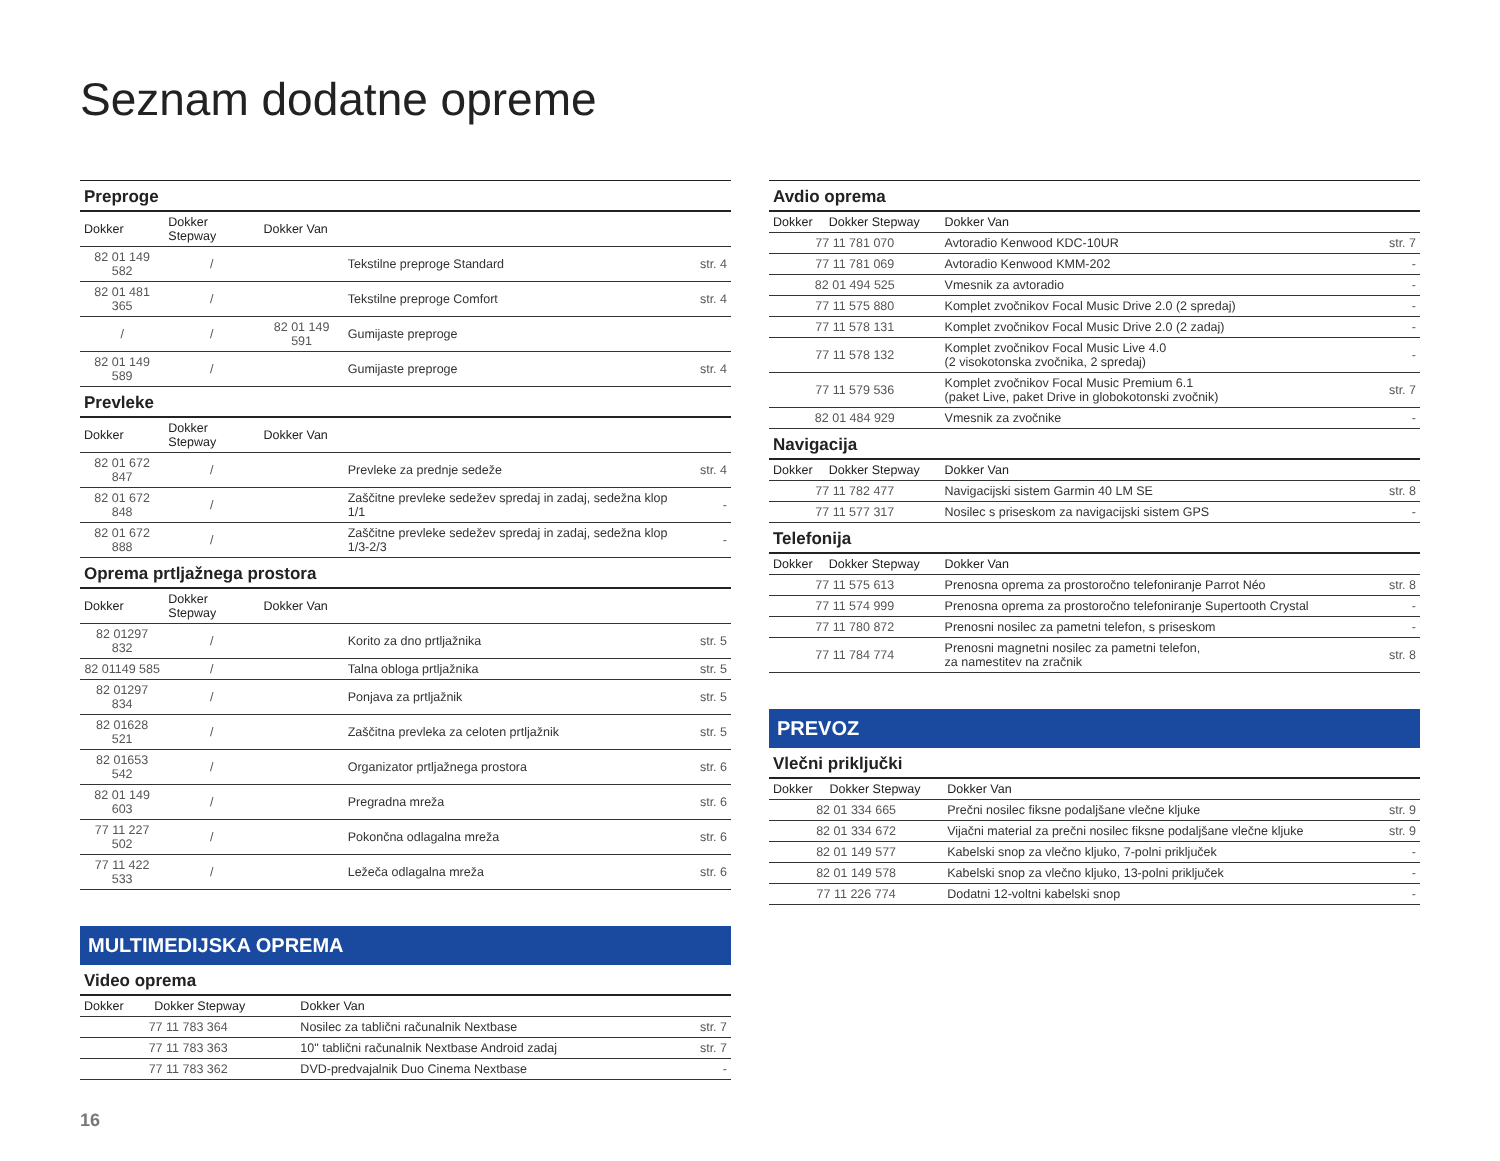Seznam dodatne opreme
| Preproge | | | | |
| Dokker | Dokker Stepway | Dokker Van | | |
| 82 01 149 582 | / | | Tekstilne preproge Standard | str. 4 |
| 82 01 481 365 | / | | Tekstilne preproge Comfort | str. 4 |
| / | / | 82 01 149 591 | Gumijaste preproge | |
| 82 01 149 589 | / | | Gumijaste preproge | str. 4 |
| Prevleke | | | | |
| Dokker | Dokker Stepway | Dokker Van | | |
| 82 01 672 847 | / | | Prevleke za prednje sedeže | str. 4 |
| 82 01 672 848 | / | | Zaščitne prevleke sedežev spredaj in zadaj, sedežna klop 1/1 | - |
| 82 01 672 888 | / | | Zaščitne prevleke sedežev spredaj in zadaj, sedežna klop 1/3-2/3 | - |
| Oprema prtljažnega prostora | | | | |
| Dokker | Dokker Stepway | Dokker Van | | |
| 82 01297 832 | / | | Korito za dno prtljažnika | str. 5 |
| 82 01149 585 | / | | Talna obloga prtljažnika | str. 5 |
| 82 01297 834 | / | | Ponjava za prtljažnik | str. 5 |
| 82 01628 521 | / | | Zaščitna prevleka za celoten prtljažnik | str. 5 |
| 82 01653 542 | / | | Organizator prtljažnega prostora | str. 6 |
| 82 01 149 603 | / | | Pregradna mreža | str. 6 |
| 77 11 227 502 | / | | Pokončna odlagalna mreža | str. 6 |
| 77 11 422 533 | / | | Ležeča odlagalna mreža | str. 6 |
MULTIMEDIJSKA OPREMA
| Video oprema | | | |
| Dokker | Dokker Stepway | Dokker Van | |
| 77 11 783 364 | | Nosilec za tablični računalnik Nextbase | str. 7 |
| 77 11 783 363 | | 10" tablični računalnik Nextbase Android zadaj | str. 7 |
| 77 11 783 362 | | DVD-predvajalnik Duo Cinema Nextbase | - |
| Avdio oprema | | | |
| Dokker | Dokker Stepway | Dokker Van | |
| 77 11 781 070 | | Avtoradio Kenwood KDC-10UR | str. 7 |
| 77 11 781 069 | | Avtoradio Kenwood KMM-202 | - |
| 82 01 494 525 | | Vmesnik za avtoradio | - |
| 77 11 575 880 | | Komplet zvočnikov Focal Music Drive 2.0 (2 spredaj) | - |
| 77 11 578 131 | | Komplet zvočnikov Focal Music Drive 2.0 (2 zadaj) | - |
| 77 11 578 132 | | Komplet zvočnikov Focal Music Live 4.0 (2 visokotonska zvočnika, 2 spredaj) | - |
| 77 11 579 536 | | Komplet zvočnikov Focal Music Premium 6.1 (paket Live, paket Drive in globokotonski zvočnik) | str. 7 |
| 82 01 484 929 | | Vmesnik za zvočnike | - |
| Navigacija | | | |
| Dokker | Dokker Stepway | Dokker Van | |
| 77 11 782 477 | | Navigacijski sistem Garmin 40 LM SE | str. 8 |
| 77 11 577 317 | | Nosilec s priseskom za navigacijski sistem GPS | - |
| Telefonija | | | |
| Dokker | Dokker Stepway | Dokker Van | |
| 77 11 575 613 | | Prenosna oprema za prostoročno telefoniranje Parrot Néo | str. 8 |
| 77 11 574 999 | | Prenosna oprema za prostoročno telefoniranje Supertooth Crystal | - |
| 77 11 780 872 | | Prenosni nosilec za pametni telefon, s priseskom | - |
| 77 11 784 774 | | Prenosni magnetni nosilec za pametni telefon, za namestitev na zračnik | str. 8 |
PREVOZ
| Vlečni priključki | | | |
| Dokker | Dokker Stepway | Dokker Van | |
| 82 01 334 665 | | Prečni nosilec fiksne podaljšane vlečne kljuke | str. 9 |
| 82 01 334 672 | | Vijačni material za prečni nosilec fiksne podaljšane vlečne kljuke | str. 9 |
| 82 01 149 577 | | Kabelski snop za vlečno kljuko, 7-polni priključek | - |
| 82 01 149 578 | | Kabelski snop za vlečno kljuko, 13-polni priključek | - |
| 77 11 226 774 | | Dodatni 12-voltni kabelski snop | - |
16